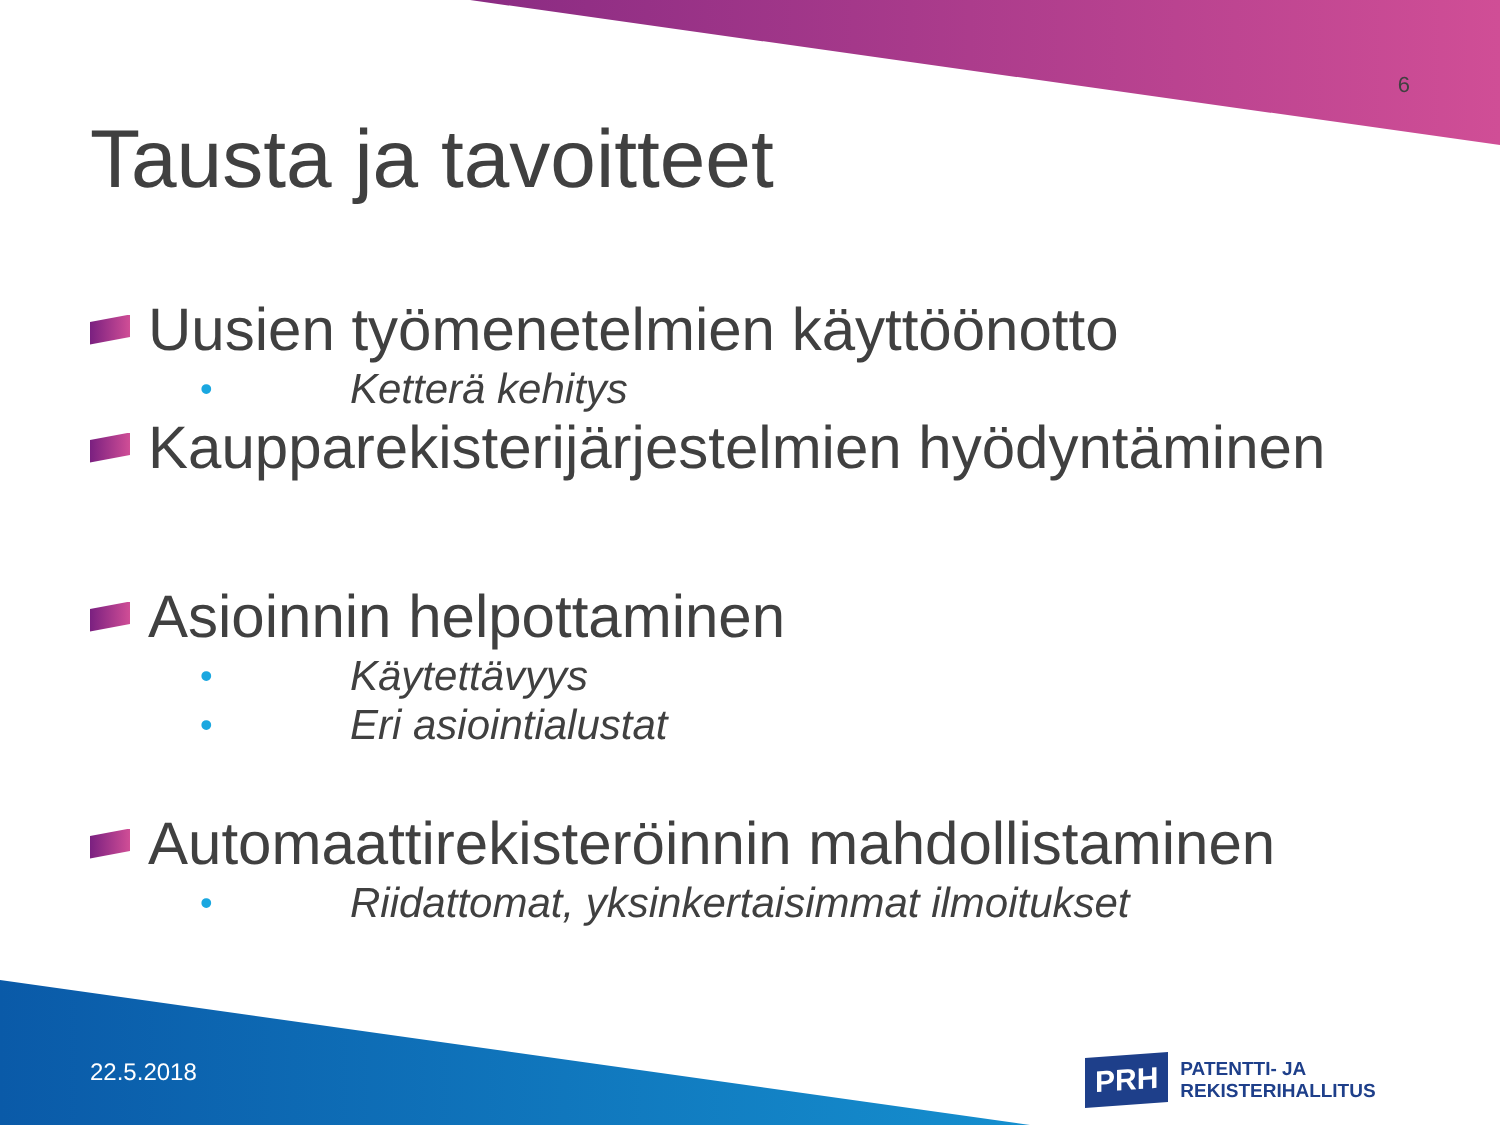6
Tausta ja tavoitteet
Uusien työmenetelmien käyttöönotto
• Ketterä kehitys
Kaupparekisterijärjestelmien hyödyntäminen
Asioinnin helpottaminen
• Käytettävyys
• Eri asiointialustat
Automaattirekisteröinnin mahdollistaminen
• Riidattomat, yksinkertaisimmat ilmoitukset
22.5.2018
PRH PATENTTI- JA REKISTERIHALLITUS